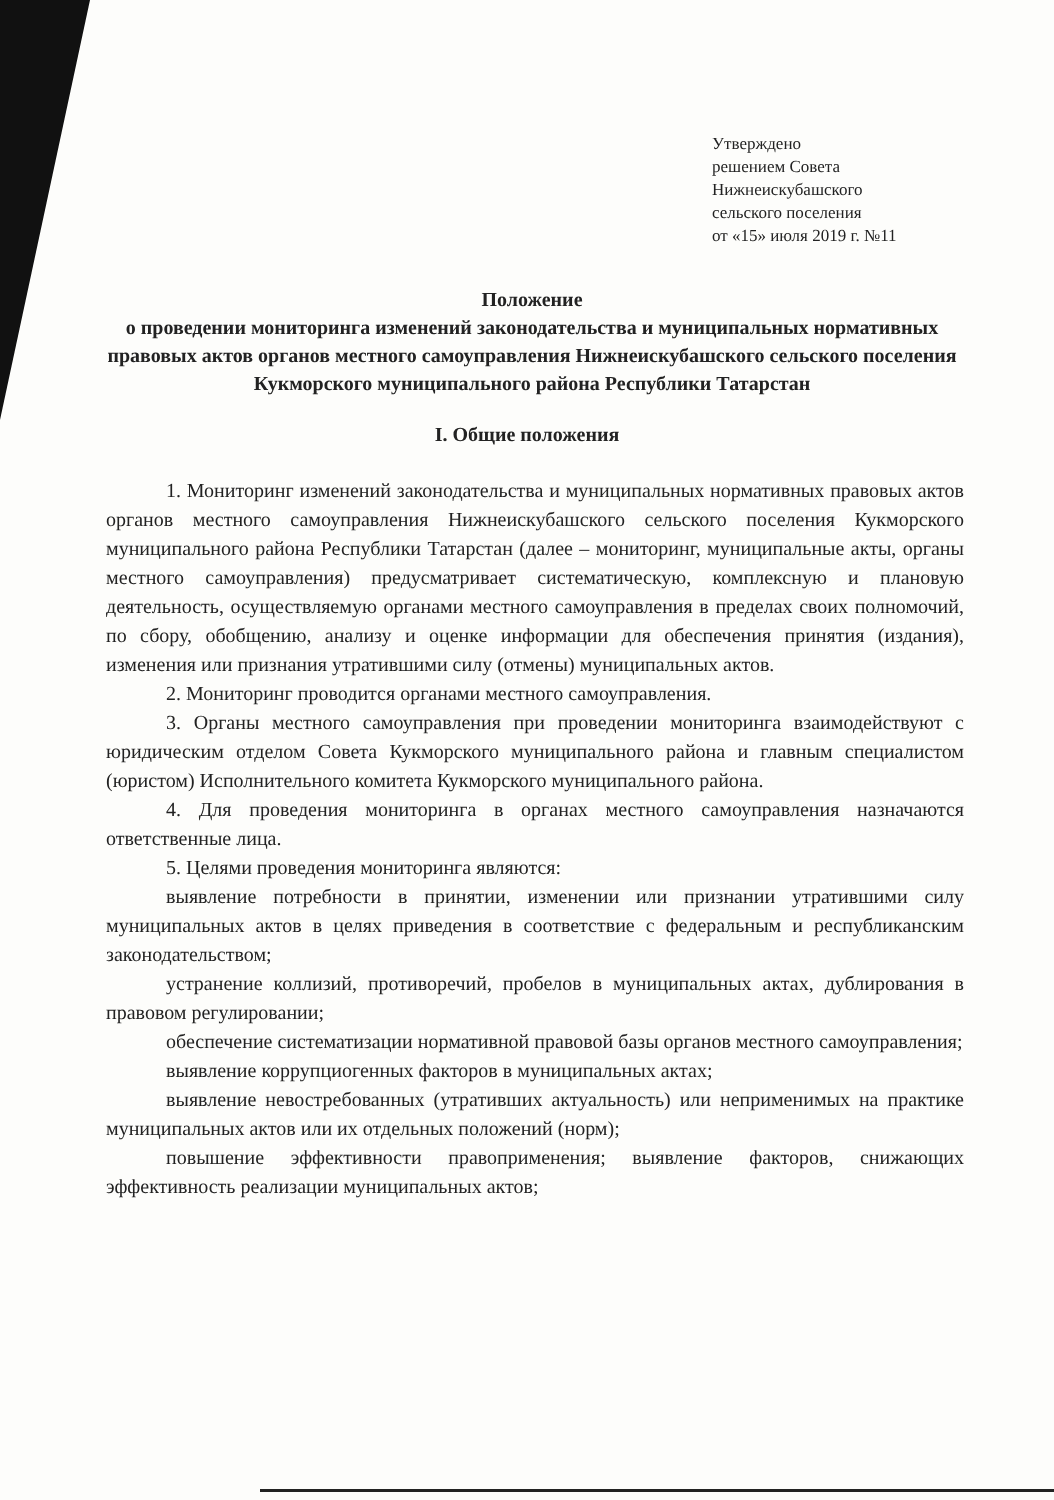Утверждено
решением Совета
Нижнеискубашского
сельского поселения
от «15» июля 2019 г. №11
Положение
о проведении мониторинга изменений законодательства и муниципальных нормативных правовых актов органов местного самоуправления Нижнеискубашского сельского поселения Кукморского муниципального района Республики Татарстан
I. Общие положения
1. Мониторинг изменений законодательства и муниципальных нормативных правовых актов органов местного самоуправления Нижнеискубашского сельского поселения Кукморского муниципального района Республики Татарстан (далее – мониторинг, муниципальные акты, органы местного самоуправления) предусматривает систематическую, комплексную и плановую деятельность, осуществляемую органами местного самоуправления в пределах своих полномочий, по сбору, обобщению, анализу и оценке информации для обеспечения принятия (издания), изменения или признания утратившими силу (отмены) муниципальных актов.
2. Мониторинг проводится органами местного самоуправления.
3. Органы местного самоуправления при проведении мониторинга взаимодействуют с юридическим отделом Совета Кукморского муниципального района и главным специалистом (юристом) Исполнительного комитета Кукморского муниципального района.
4. Для проведения мониторинга в органах местного самоуправления назначаются ответственные лица.
5. Целями проведения мониторинга являются:
выявление потребности в принятии, изменении или признании утратившими силу муниципальных актов в целях приведения в соответствие с федеральным и республиканским законодательством;
устранение коллизий, противоречий, пробелов в муниципальных актах, дублирования в правовом регулировании;
обеспечение систематизации нормативной правовой базы органов местного самоуправления;
выявление коррупциогенных факторов в муниципальных актах;
выявление невостребованных (утративших актуальность) или неприменимых на практике муниципальных актов или их отдельных положений (норм);
повышение эффективности правоприменения; выявление факторов, снижающих эффективность реализации муниципальных актов;